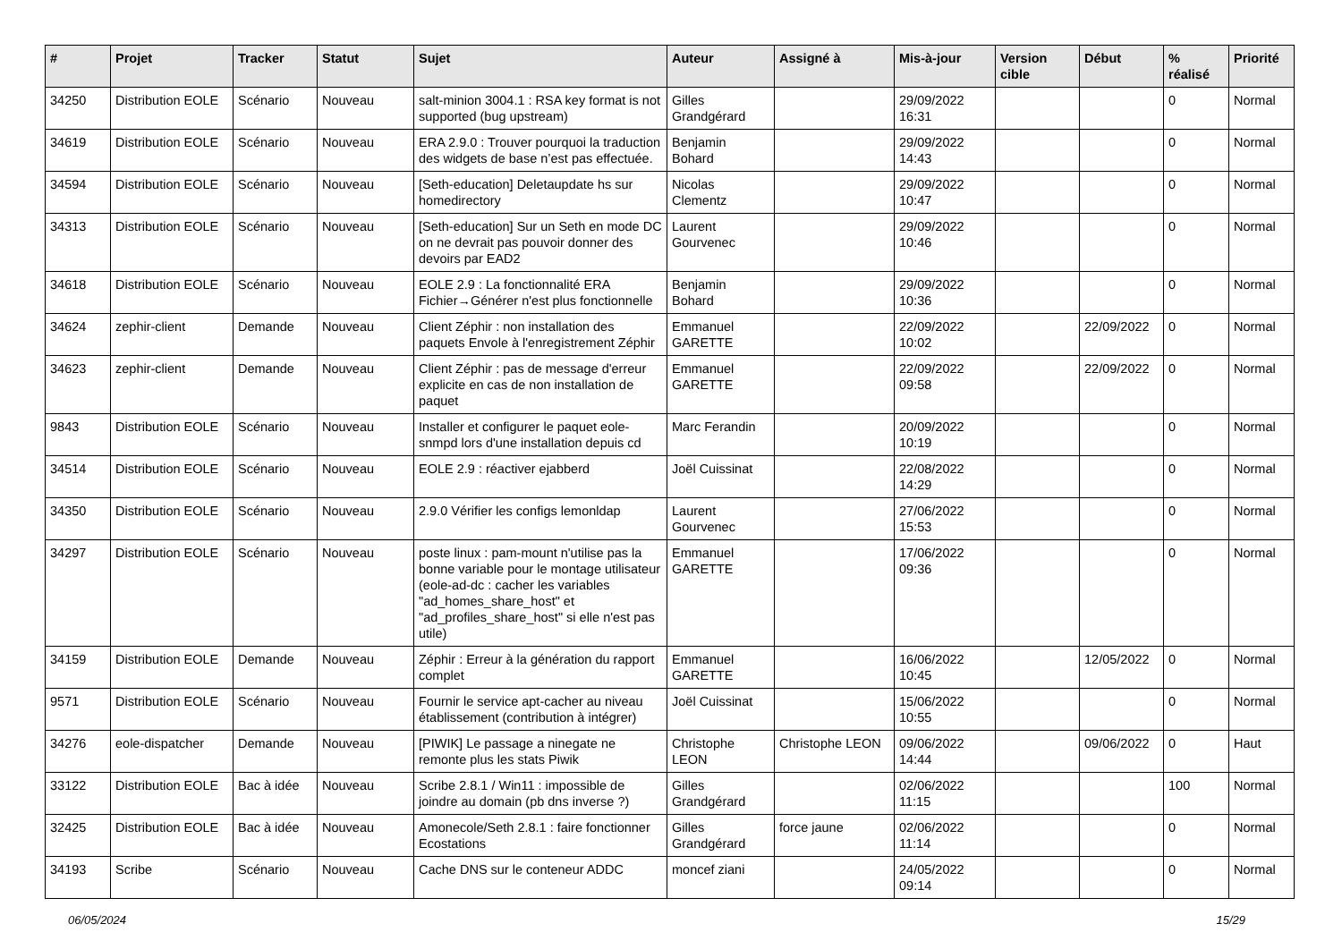| # | Projet | Tracker | Statut | Sujet | Auteur | Assigné à | Mis-à-jour | Version cible | Début | % réalisé | Priorité |
| --- | --- | --- | --- | --- | --- | --- | --- | --- | --- | --- | --- |
| 34250 | Distribution EOLE | Scénario | Nouveau | salt-minion 3004.1 : RSA key format is not supported (bug upstream) | Gilles Grandgérard | | 29/09/2022 16:31 | | | 0 | Normal |
| 34619 | Distribution EOLE | Scénario | Nouveau | ERA 2.9.0 : Trouver pourquoi la traduction des widgets de base n’est pas effectuée. | Benjamin Bohard | | 29/09/2022 14:43 | | | 0 | Normal |
| 34594 | Distribution EOLE | Scénario | Nouveau | [Seth-education] Deletaupdate hs sur homedirectory | Nicolas Clementz | | 29/09/2022 10:47 | | | 0 | Normal |
| 34313 | Distribution EOLE | Scénario | Nouveau | [Seth-education] Sur un Seth en mode DC on ne devrait pas pouvoir donner des devoirs par EAD2 | Laurent Gourvenec | | 29/09/2022 10:46 | | | 0 | Normal |
| 34618 | Distribution EOLE | Scénario | Nouveau | EOLE 2.9 : La fonctionnalité ERA Fichier→Générer n'est plus fonctionnelle | Benjamin Bohard | | 29/09/2022 10:36 | | | 0 | Normal |
| 34624 | zephir-client | Demande | Nouveau | Client Zéphir : non installation des paquets Envole à l'enregistrement Zéphir | Emmanuel GARETTE | | 22/09/2022 10:02 | | 22/09/2022 | 0 | Normal |
| 34623 | zephir-client | Demande | Nouveau | Client Zéphir : pas de message d'erreur explicite en cas de non installation de paquet | Emmanuel GARETTE | | 22/09/2022 09:58 | | 22/09/2022 | 0 | Normal |
| 9843 | Distribution EOLE | Scénario | Nouveau | Installer et configurer le paquet eole-snmpd lors d'une installation depuis cd | Marc Ferandin | | 20/09/2022 10:19 | | | 0 | Normal |
| 34514 | Distribution EOLE | Scénario | Nouveau | EOLE 2.9 : réactiver ejabberd | Joël Cuissinat | | 22/08/2022 14:29 | | | 0 | Normal |
| 34350 | Distribution EOLE | Scénario | Nouveau | 2.9.0 Vérifier les configs lemonldap | Laurent Gourvenec | | 27/06/2022 15:53 | | | 0 | Normal |
| 34297 | Distribution EOLE | Scénario | Nouveau | poste linux : pam-mount n'utilise pas la bonne variable pour le montage utilisateur (eole-ad-dc : cacher les variables "ad_homes_share_host" et "ad_profiles_share_host" si elle n'est pas utile) | Emmanuel GARETTE | | 17/06/2022 09:36 | | | 0 | Normal |
| 34159 | Distribution EOLE | Demande | Nouveau | Zéphir : Erreur à la génération du rapport complet | Emmanuel GARETTE | | 16/06/2022 10:45 | | 12/05/2022 | 0 | Normal |
| 9571 | Distribution EOLE | Scénario | Nouveau | Fournir le service apt-cacher au niveau établissement (contribution à intégrer) | Joël Cuissinat | | 15/06/2022 10:55 | | | 0 | Normal |
| 34276 | eole-dispatcher | Demande | Nouveau | [PIWIK] Le passage a ninegate ne remonte plus les stats Piwik | Christophe LEON | Christophe LEON | 09/06/2022 14:44 | | 09/06/2022 | 0 | Haut |
| 33122 | Distribution EOLE | Bac à idée | Nouveau | Scribe 2.8.1 / Win11 : impossible de joindre au domain (pb dns inverse ?) | Gilles Grandgérard | | 02/06/2022 11:15 | | | 100 | Normal |
| 32425 | Distribution EOLE | Bac à idée | Nouveau | Amonecole/Seth 2.8.1 : faire fonctionner Ecostations | Gilles Grandgérard | force jaune | 02/06/2022 11:14 | | | 0 | Normal |
| 34193 | Scribe | Scénario | Nouveau | Cache DNS sur le conteneur ADDC | moncef ziani | | 24/05/2022 09:14 | | | 0 | Normal |
06/05/2024 15/29